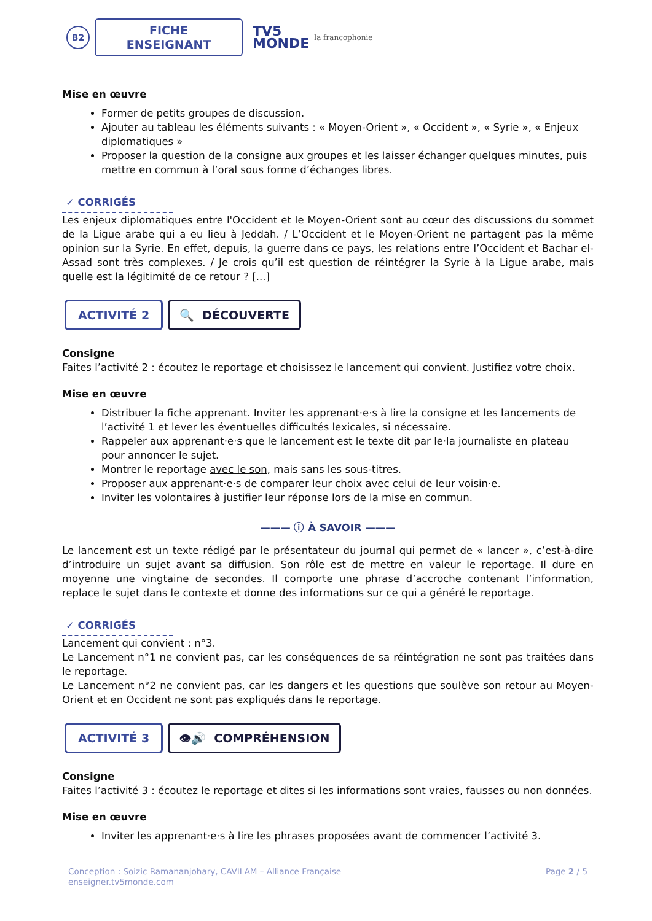B2
FICHE ENSEIGNANT
TV5
MONDE
la francophonie
Mise en œuvre
Former de petits groupes de discussion.
Ajouter au tableau les éléments suivants : « Moyen-Orient », « Occident », « Syrie », « Enjeux diplomatiques »
Proposer la question de la consigne aux groupes et les laisser échanger quelques minutes, puis mettre en commun à l’oral sous forme d’échanges libres.
✓ CORRIGÉS
Les enjeux diplomatiques entre l'Occident et le Moyen-Orient sont au cœur des discussions du sommet de la Ligue arabe qui a eu lieu à Jeddah. / L’Occident et le Moyen-Orient ne partagent pas la même opinion sur la Syrie. En effet, depuis, la guerre dans ce pays, les relations entre l’Occident et Bachar el-Assad sont très complexes. / Je crois qu’il est question de réintégrer la Syrie à la Ligue arabe, mais quelle est la légitimité de ce retour ? [...]
ACTIVITÉ 2 🔍 DÉCOUVERTE
Consigne
Faites l’activité 2 : écoutez le reportage et choisissez le lancement qui convient. Justifiez votre choix.
Mise en œuvre
Distribuer la fiche apprenant. Inviter les apprenant·e·s à lire la consigne et les lancements de l’activité 1 et lever les éventuelles difficultés lexicales, si nécessaire.
Rappeler aux apprenant·e·s que le lancement est le texte dit par le·la journaliste en plateau pour annoncer le sujet.
Montrer le reportage avec le son, mais sans les sous-titres.
Proposer aux apprenant·e·s de comparer leur choix avec celui de leur voisin·e.
Inviter les volontaires à justifier leur réponse lors de la mise en commun.
——— ⓘ À SAVOIR ———
Le lancement est un texte rédigé par le présentateur du journal qui permet de « lancer », c’est-à-dire d’introduire un sujet avant sa diffusion. Son rôle est de mettre en valeur le reportage. Il dure en moyenne une vingtaine de secondes. Il comporte une phrase d’accroche contenant l’information, replace le sujet dans le contexte et donne des informations sur ce qui a généré le reportage.
✓ CORRIGÉS
Lancement qui convient : n°3.
Le Lancement n°1 ne convient pas, car les conséquences de sa réintégration ne sont pas traitées dans le reportage.
Le Lancement n°2 ne convient pas, car les dangers et les questions que soulève son retour au Moyen-Orient et en Occident ne sont pas expliqués dans le reportage.
ACTIVITÉ 3 👁🔊 COMPRÉHENSION
Consigne
Faites l’activité 3 : écoutez le reportage et dites si les informations sont vraies, fausses ou non données.
Mise en œuvre
Inviter les apprenant·e·s à lire les phrases proposées avant de commencer l’activité 3.
Conception : Soizic Ramananjohary, CAVILAM – Alliance Française
enseigner.tv5monde.com
Page 2 / 5